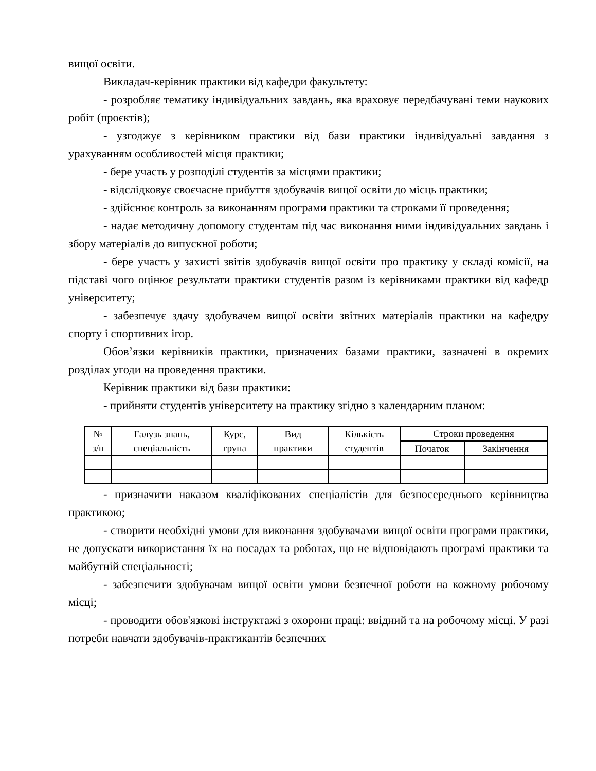вищої освіти.
Викладач-керівник практики від кафедри факультету:
- розробляє тематику індивідуальних завдань, яка враховує передбачувані теми наукових робіт (проєктів);
- узгоджує з керівником практики від бази практики індивідуальні завдання з урахуванням особливостей місця практики;
- бере участь у розподілі студентів за місцями практики;
- відслідковує своєчасне прибуття здобувачів вищої освіти до місць практики;
- здійснює контроль за виконанням програми практики та строками її проведення;
- надає методичну допомогу студентам під час виконання ними індивідуальних завдань і збору матеріалів до випускної роботи;
- бере участь у захисті звітів здобувачів вищої освіти про практику у складі комісії, на підставі чого оцінює результати практики студентів разом із керівниками практики від кафедр університету;
- забезпечує здачу здобувачем вищої освіти звітних матеріалів практики на кафедру спорту і спортивних ігор.
Обов’язки керівників практики, призначених базами практики, зазначені в окремих розділах угоди на проведення практики.
Керівник практики від бази практики:
- прийняти студентів університету на практику згідно з календарним планом:
| № з/п | Галузь знань, спеціальність | Курс, група | Вид практики | Кількість студентів | Строки проведення | |
| --- | --- | --- | --- | --- | --- | --- |
| | | | | | Початок | Закінчення |
- призначити наказом кваліфікованих спеціалістів для безпосереднього керівництва практикою;
- створити необхідні умови для виконання здобувачами вищої освіти програми практики, не допускати використання їх на посадах та роботах, що не відповідають програмі практики та майбутній спеціальності;
- забезпечити здобувачам вищої освіти умови безпечної роботи на кожному робочому місці;
- проводити обов'язкові інструктажі з охорони праці: ввідний та на робочому місці. У разі потреби навчати здобувачів-практикантів безпечних